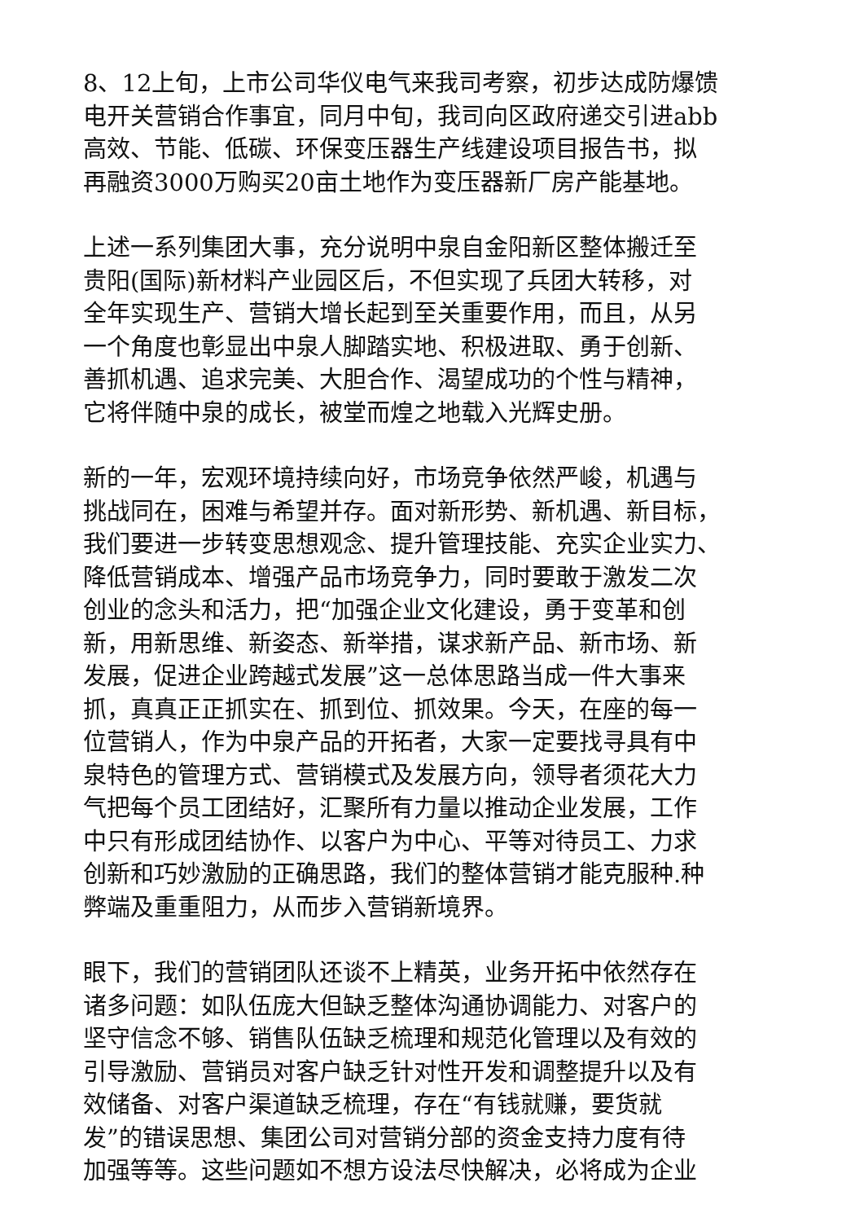8、12上旬，上市公司华仪电气来我司考察，初步达成防爆馈
电开关营销合作事宜，同月中旬，我司向区政府递交引进abb
高效、节能、低碳、环保变压器生产线建设项目报告书，拟
再融资3000万购买20亩土地作为变压器新厂房产能基地。
上述一系列集团大事，充分说明中泉自金阳新区整体搬迁至
贵阳(国际)新材料产业园区后，不但实现了兵团大转移，对
全年实现生产、营销大增长起到至关重要作用，而且，从另
一个角度也彰显出中泉人脚踏实地、积极进取、勇于创新、
善抓机遇、追求完美、大胆合作、渴望成功的个性与精神，
它将伴随中泉的成长，被堂而煌之地载入光辉史册。
新的一年，宏观环境持续向好，市场竞争依然严峻，机遇与
挑战同在，困难与希望并存。面对新形势、新机遇、新目标，
我们要进一步转变思想观念、提升管理技能、充实企业实力、
降低营销成本、增强产品市场竞争力，同时要敢于激发二次
创业的念头和活力，把“加强企业文化建设，勇于变革和创
新，用新思维、新姿态、新举措，谋求新产品、新市场、新
发展，促进企业跨越式发展”这一总体思路当成一件大事来
抓，真真正正抓实在、抓到位、抓效果。今天，在座的每一
位营销人，作为中泉产品的开拓者，大家一定要找寻具有中
泉特色的管理方式、营销模式及发展方向，领导者须花大力
气把每个员工团结好，汇聚所有力量以推动企业发展，工作
中只有形成团结协作、以客户为中心、平等对待员工、力求
创新和巧妙激励的正确思路，我们的整体营销才能克服种.种
弊端及重重阻力，从而步入营销新境界。
眼下，我们的营销团队还谈不上精英，业务开拓中依然存在
诸多问题：如队伍庞大但缺乏整体沟通协调能力、对客户的
坚守信念不够、销售队伍缺乏梳理和规范化管理以及有效的
引导激励、营销员对客户缺乏针对性开发和调整提升以及有
效储备、对客户渠道缺乏梳理，存在“有钱就赚，要货就
发”的错误思想、集团公司对营销分部的资金支持力度有待
加强等等。这些问题如不想方设法尽快解决，必将成为企业